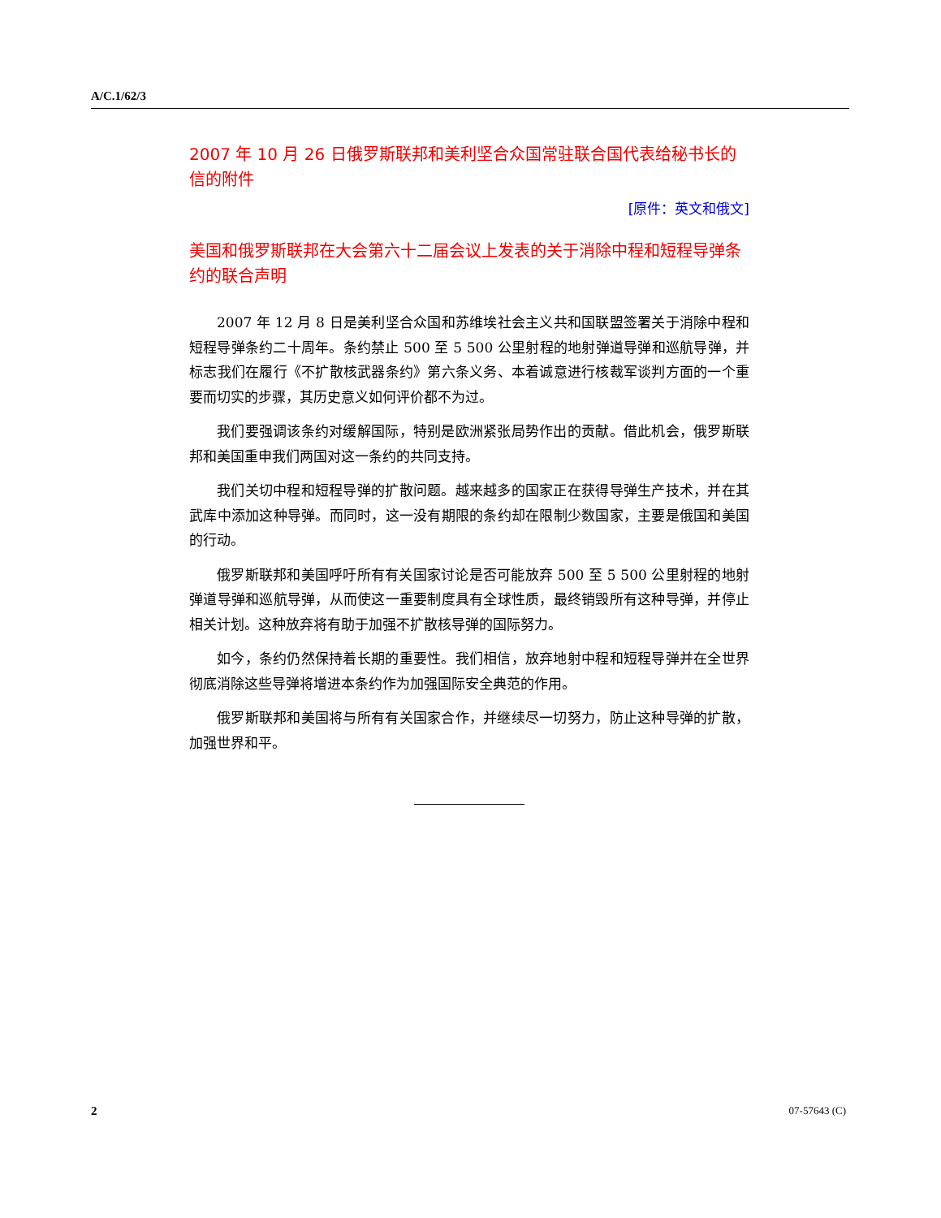A/C.1/62/3
2007 年 10 月 26 日俄罗斯联邦和美利坚合众国常驻联合国代表给秘书长的信的附件
[原件：英文和俄文]
美国和俄罗斯联邦在大会第六十二届会议上发表的关于消除中程和短程导弹条约的联合声明
2007 年 12 月 8 日是美利坚合众国和苏维埃社会主义共和国联盟签署关于消除中程和短程导弹条约二十周年。条约禁止 500 至 5 500 公里射程的地射弹道导弹和巡航导弹，并标志我们在履行《不扩散核武器条约》第六条义务、本着诚意进行核裁军谈判方面的一个重要而切实的步骤，其历史意义如何评价都不为过。
我们要强调该条约对缓解国际，特别是欧洲紧张局势作出的贡献。借此机会，俄罗斯联邦和美国重申我们两国对这一条约的共同支持。
我们关切中程和短程导弹的扩散问题。越来越多的国家正在获得导弹生产技术，并在其武库中添加这种导弹。而同时，这一没有期限的条约却在限制少数国家，主要是俄国和美国的行动。
俄罗斯联邦和美国呼吁所有有关国家讨论是否可能放弃 500 至 5 500 公里射程的地射弹道导弹和巡航导弹，从而使这一重要制度具有全球性质，最终销毁所有这种导弹，并停止相关计划。这种放弃将有助于加强不扩散核导弹的国际努力。
如今，条约仍然保持着长期的重要性。我们相信，放弃地射中程和短程导弹并在全世界彻底消除这些导弹将增进本条约作为加强国际安全典范的作用。
俄罗斯联邦和美国将与所有有关国家合作，并继续尽一切努力，防止这种导弹的扩散，加强世界和平。
2 07-57643 (C)